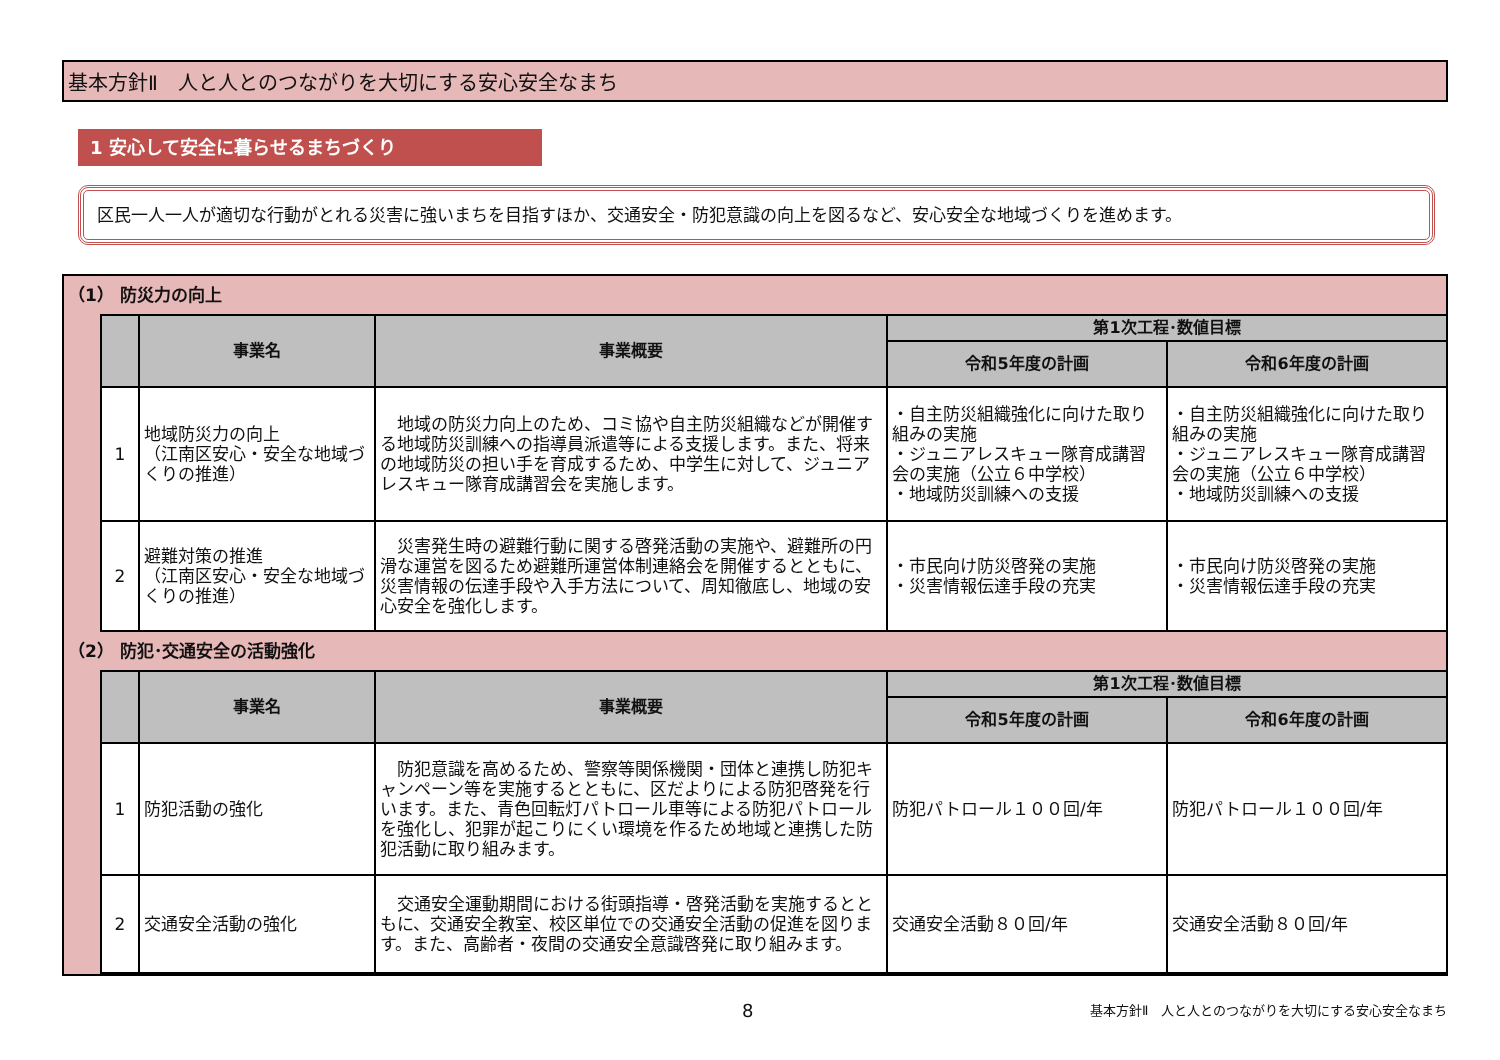基本方針Ⅱ　人と人とのつながりを大切にする安心安全なまち
1 安心して安全に暮らせるまちづくり
区民一人一人が適切な行動がとれる災害に強いまちを目指すほか、交通安全・防犯意識の向上を図るなど、安心安全な地域づくりを進めます。
（1） 防災力の向上
| | 事業名 | 事業概要 | 第1次工程･数値目標 | |
| --- | --- | --- | --- | --- |
| | | | 令和5年度の計画 | 令和6年度の計画 |
| 1 | 地域防災力の向上 （江南区安心・安全な地域づくりの推進） | 地域の防災力向上のため、コミ協や自主防災組織などが開催する地域防災訓練への指導員派遣等による支援します。また、将来の地域防災の担い手を育成するため、中学生に対して、ジュニアレスキュー隊育成講習会を実施します。 | ・自主防災組織強化に向けた取り組みの実施 ・ジュニアレスキュー隊育成講習会の実施（公立６中学校） ・地域防災訓練への支援 | ・自主防災組織強化に向けた取り組みの実施 ・ジュニアレスキュー隊育成講習会の実施（公立６中学校） ・地域防災訓練への支援 |
| 2 | 避難対策の推進 （江南区安心・安全な地域づくりの推進） | 災害発生時の避難行動に関する啓発活動の実施や、避難所の円滑な運営を図るため避難所運営体制連絡会を開催するとともに、災害情報の伝達手段や入手方法について、周知徹底し、地域の安心安全を強化します。 | ・市民向け防災啓発の実施 ・災害情報伝達手段の充実 | ・市民向け防災啓発の実施 ・災害情報伝達手段の充実 |
（2） 防犯･交通安全の活動強化
| | 事業名 | 事業概要 | 第1次工程･数値目標 | |
| --- | --- | --- | --- | --- |
| | | | 令和5年度の計画 | 令和6年度の計画 |
| 1 | 防犯活動の強化 | 防犯意識を高めるため、警察等関係機関・団体と連携し防犯キャンペーン等を実施するとともに、区だよりによる防犯啓発を行います。また、青色回転灯パトロール車等による防犯パトロールを強化し、犯罪が起こりにくい環境を作るため地域と連携した防犯活動に取り組みます。 | 防犯パトロール１００回/年 | 防犯パトロール１００回/年 |
| 2 | 交通安全活動の強化 | 交通安全運動期間における街頭指導・啓発活動を実施するとともに、交通安全教室、校区単位での交通安全活動の促進を図ります。また、高齢者・夜間の交通安全意識啓発に取り組みます。 | 交通安全活動８０回/年 | 交通安全活動８０回/年 |
8
基本方針Ⅱ　人と人とのつながりを大切にする安心安全なまち